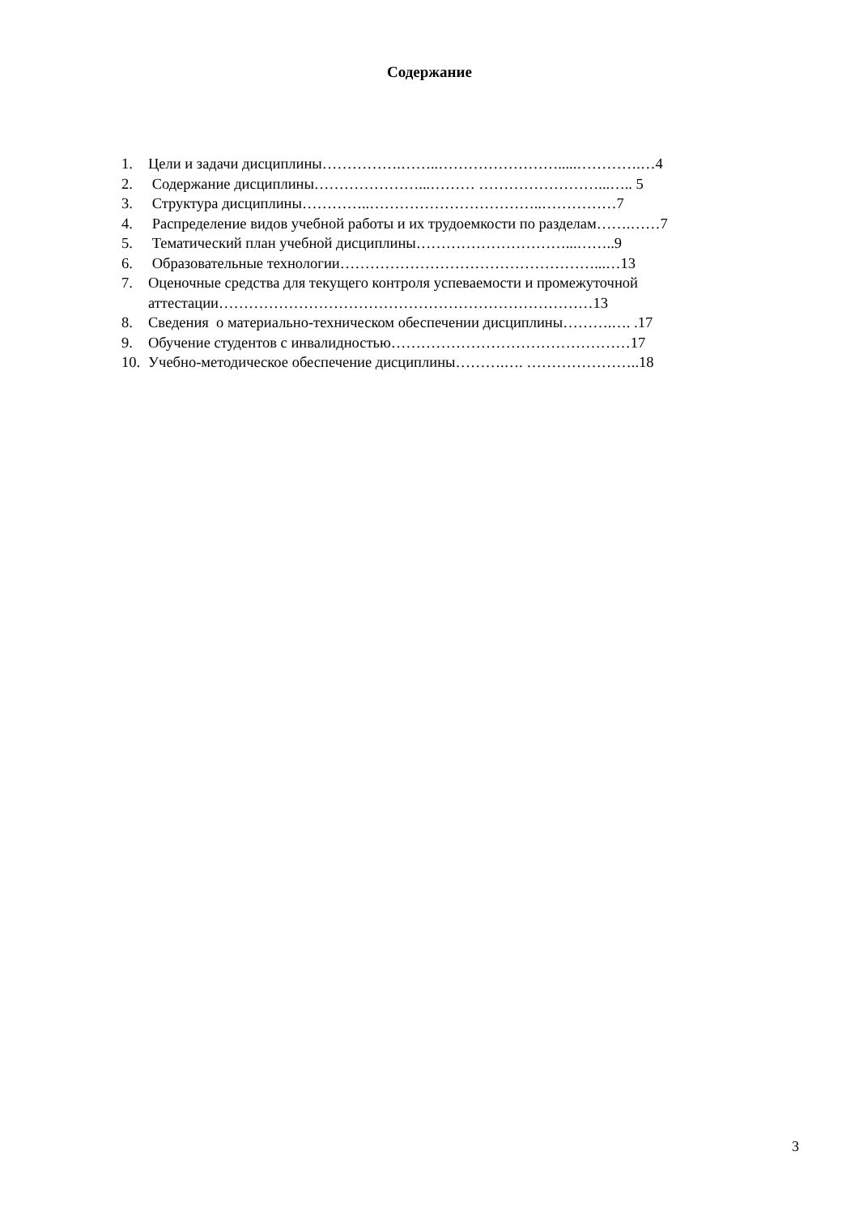Содержание
1. Цели и задачи дисциплины…………….……..…………………….....………….…4
2. Содержание дисциплины…………………...……… ……………………...….. 5
3. Структура дисциплины…………..……………………………..……………7
4. Распределение видов учебной работы и их трудоемкости по разделам…….……7
5. Тематический план учебной дисциплины…………………………...……..9
6. Образовательные технологии……………………………………………...…13
7. Оценочные средства для текущего контроля успеваемости и промежуточной
аттестации…………………………………………………………………13
8. Сведения о материально-техническом обеспечении дисциплины……….…. .17
9. Обучение студентов с инвалидностью…………………………………………17
10. Учебно-методическое обеспечение дисциплины……….…. …………………..18
3